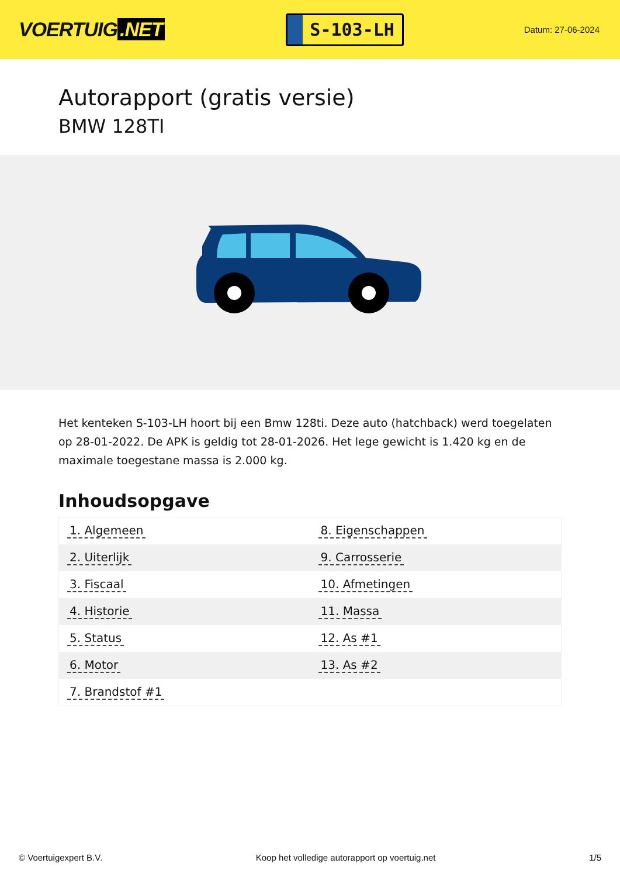VOERTUIG.NET
S-103-LH
Datum: 27-06-2024
Autorapport (gratis versie)
BMW 128TI
Het kenteken S-103-LH hoort bij een Bmw 128ti. Deze auto (hatchback) werd toegelaten op 28-01-2022. De APK is geldig tot 28-01-2026. Het lege gewicht is 1.420 kg en de maximale toegestane massa is 2.000 kg.
Inhoudsopgave
| 1. Algemeen | 8. Eigenschappen |
| 2. Uiterlijk | 9. Carrosserie |
| 3. Fiscaal | 10. Afmetingen |
| 4. Historie | 11. Massa |
| 5. Status | 12. As #1 |
| 6. Motor | 13. As #2 |
| 7. Brandstof #1 | |
© Voertuigexpert B.V. Koop het volledige autorapport op voertuig.net 1/5